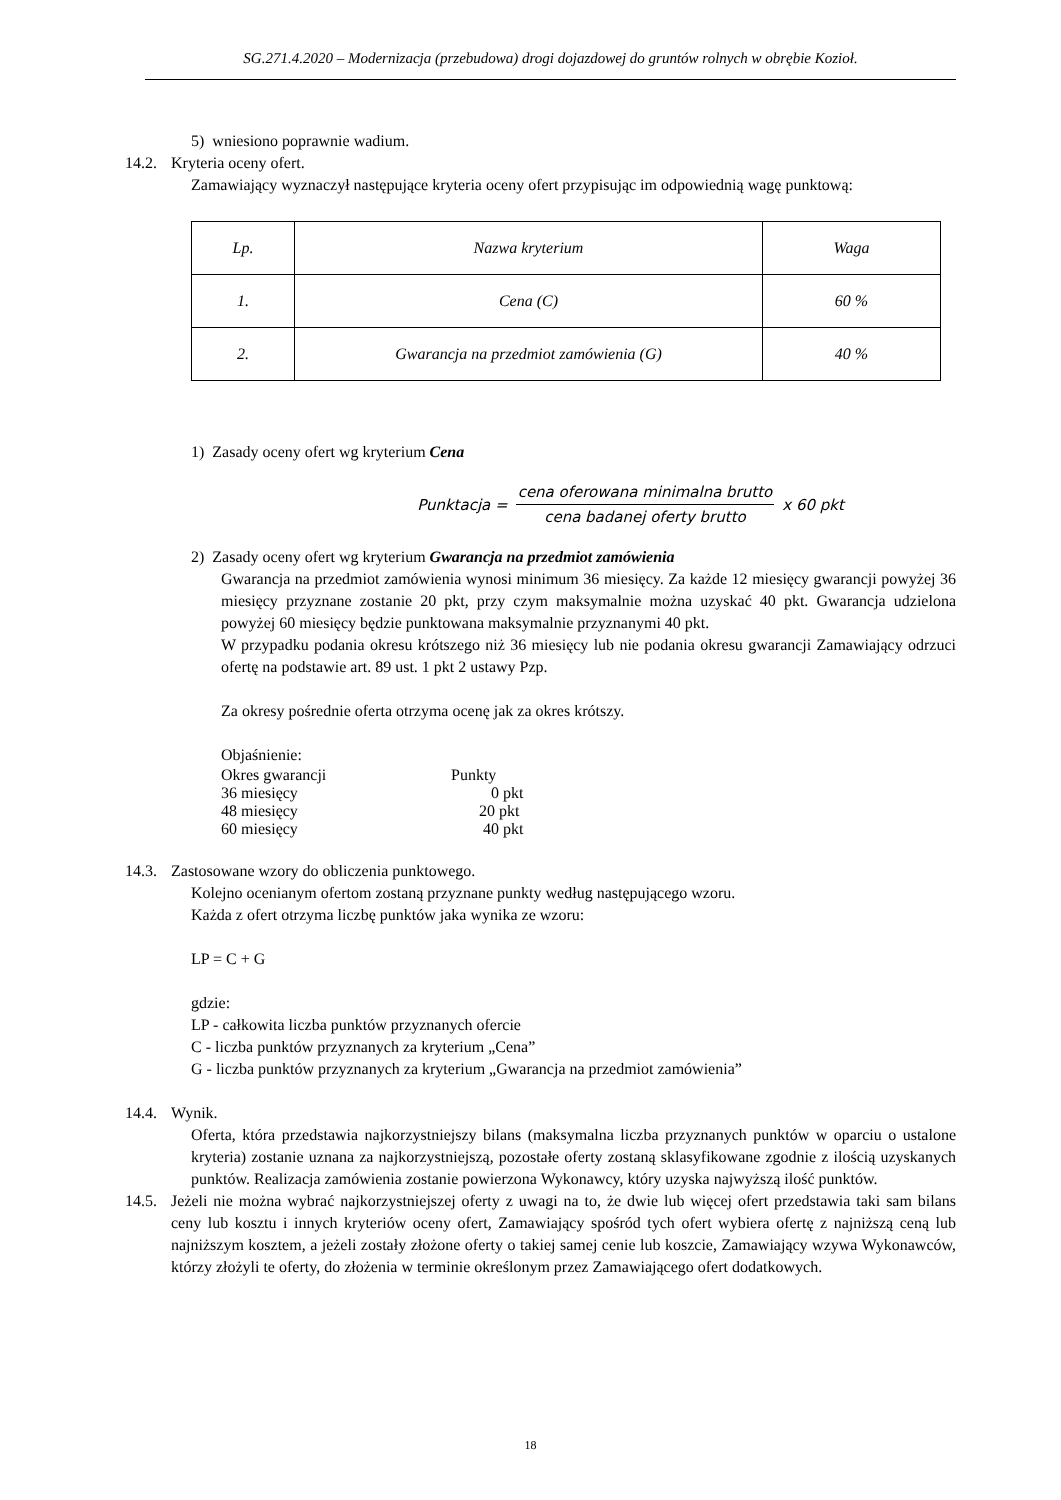SG.271.4.2020 – Modernizacja (przebudowa) drogi dojazdowej do gruntów rolnych w obrębie Kozioł.
5) wniesiono poprawnie wadium.
14.2. Kryteria oceny ofert.
Zamawiający wyznaczył następujące kryteria oceny ofert przypisując im odpowiednią wagę punktową:
| Lp. | Nazwa kryterium | Waga |
| 1. | Cena (C) | 60 % |
| 2. | Gwarancja na przedmiot zamówienia (G) | 40 % |
1) Zasady oceny ofert wg kryterium Cena
Punktacja = cena oferowana minimalna brutto cena badanej oferty brutto x 60 pkt
2) Zasady oceny ofert wg kryterium Gwarancja na przedmiot zamówienia
Gwarancja na przedmiot zamówienia wynosi minimum 36 miesięcy. Za każde 12 miesięcy gwarancji powyżej 36 miesięcy przyznane zostanie 20 pkt, przy czym maksymalnie można uzyskać 40 pkt. Gwarancja udzielona powyżej 60 miesięcy będzie punktowana maksymalnie przyznanymi 40 pkt.
W przypadku podania okresu krótszego niż 36 miesięcy lub nie podania okresu gwarancji Zamawiający odrzuci ofertę na podstawie art. 89 ust. 1 pkt 2 ustawy Pzp.
Za okresy pośrednie oferta otrzyma ocenę jak za okres krótszy.
Objaśnienie:
Okres gwarancji Punkty
36 miesięcy 0 pkt
48 miesięcy 20 pkt
60 miesięcy 40 pkt
14.3. Zastosowane wzory do obliczenia punktowego.
Kolejno ocenianym ofertom zostaną przyznane punkty według następującego wzoru.
Każda z ofert otrzyma liczbę punktów jaka wynika ze wzoru:
LP = C + G
gdzie:
LP - całkowita liczba punktów przyznanych ofercie
C - liczba punktów przyznanych za kryterium „Cena”
G - liczba punktów przyznanych za kryterium „Gwarancja na przedmiot zamówienia”
14.4. Wynik.
Oferta, która przedstawia najkorzystniejszy bilans (maksymalna liczba przyznanych punktów w oparciu o ustalone kryteria) zostanie uznana za najkorzystniejszą, pozostałe oferty zostaną sklasyfikowane zgodnie z ilością uzyskanych punktów. Realizacja zamówienia zostanie powierzona Wykonawcy, który uzyska najwyższą ilość punktów.
14.5. Jeżeli nie można wybrać najkorzystniejszej oferty z uwagi na to, że dwie lub więcej ofert przedstawia taki sam bilans ceny lub kosztu i innych kryteriów oceny ofert, Zamawiający spośród tych ofert wybiera ofertę z najniższą ceną lub najniższym kosztem, a jeżeli zostały złożone oferty o takiej samej cenie lub koszcie, Zamawiający wzywa Wykonawców, którzy złożyli te oferty, do złożenia w terminie określonym przez Zamawiającego ofert dodatkowych.
18